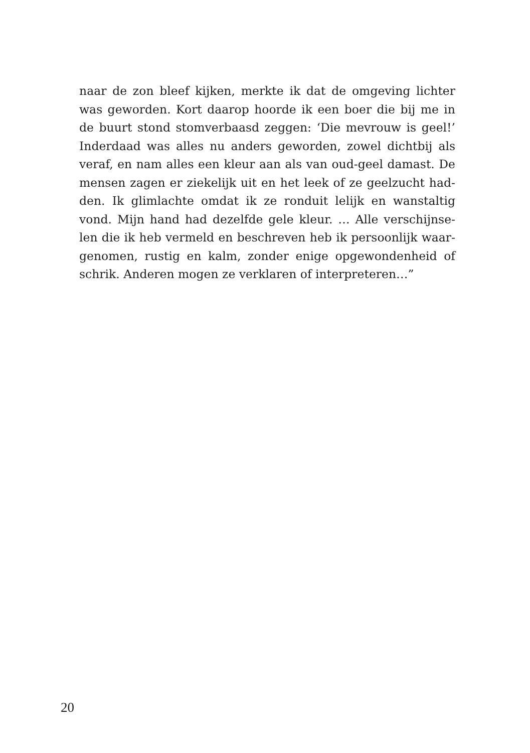naar de zon bleef kijken, merkte ik dat de omgeving lichter
was geworden. Kort daarop hoorde ik een boer die bij me in
de buurt stond stomverbaasd zeggen: ‘Die mevrouw is geel!’
Inderdaad was alles nu anders geworden, zowel dichtbij als
veraf, en nam alles een kleur aan als van oud-geel damast. De
mensen zagen er ziekelijk uit en het leek of ze geelzucht had-
den. Ik glimlachte omdat ik ze ronduit lelijk en wanstaltig
vond. Mijn hand had dezelfde gele kleur. … Alle verschijnse-
len die ik heb vermeld en beschreven heb ik persoonlijk waar-
genomen, rustig en kalm, zonder enige opgewondenheid of
schrik. Anderen mogen ze verklaren of interpreteren…”
20